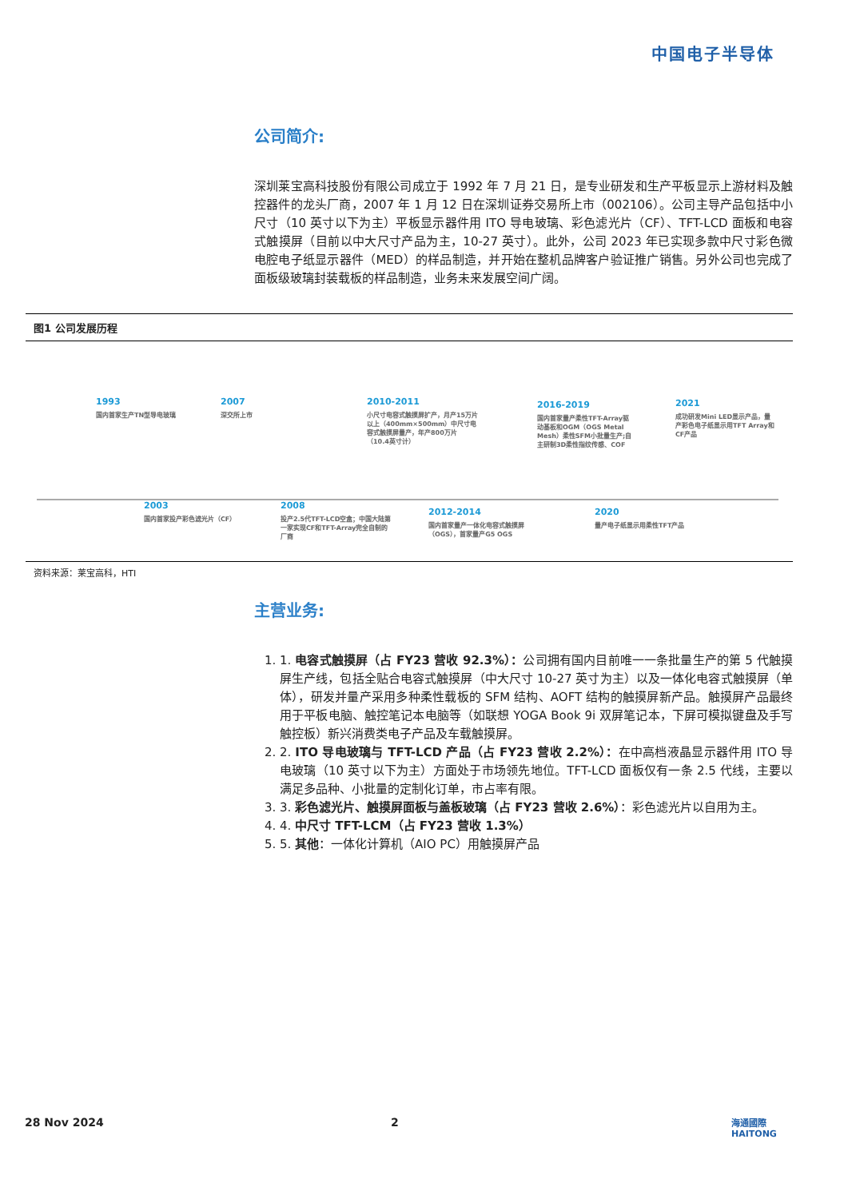中国电子半导体
公司简介:
深圳莱宝高科技股份有限公司成立于 1992 年 7 月 21 日，是专业研发和生产平板显示上游材料及触控器件的龙头厂商，2007 年 1 月 12 日在深圳证券交易所上市（002106）。公司主导产品包括中小尺寸（10 英寸以下为主）平板显示器件用 ITO 导电玻璃、彩色滤光片（CF）、TFT-LCD 面板和电容式触摸屏（目前以中大尺寸产品为主，10-27 英寸）。此外，公司 2023 年已实现多款中尺寸彩色微电腔电子纸显示器件（MED）的样品制造，并开始在整机品牌客户验证推广销售。另外公司也完成了面板级玻璃封装载板的样品制造，业务未来发展空间广阔。
图1 公司发展历程
1993
国内首家生产TN型导电玻璃
2007
深交所上市
2010-2011
小尺寸电容式触摸屏扩产，月产15万片以上（400mm×500mm）中尺寸电容式触摸屏量产，年产800万片（10.4英寸计）
2016-2019
国内首家量产柔性TFT-Array驱动基板和OGM（OGS Metal Mesh）柔性SFM小批量生产;自主研制3D柔性指纹传感、COF
2021
成功研发Mini LED显示产品，量产彩色电子纸显示用TFT Array和CF产品
2003
国内首家投产彩色滤光片（CF）
2008
投产2.5代TFT-LCD空盒；中国大陆第一家实现CF和TFT-Array完全自制的厂商
2012-2014
国内首家量产一体化电容式触摸屏（OGS），首家量产G5 OGS
2020
量产电子纸显示用柔性TFT产品
资料来源：莱宝高科，HTI
主营业务:
1. 1. 电容式触摸屏（占 FY23 营收 92.3%）：公司拥有国内目前唯一一条批量生产的第 5 代触摸屏生产线，包括全贴合电容式触摸屏（中大尺寸 10-27 英寸为主）以及一体化电容式触摸屏（单体），研发并量产采用多种柔性载板的 SFM 结构、AOFT 结构的触摸屏新产品。触摸屏产品最终用于平板电脑、触控笔记本电脑等（如联想 YOGA Book 9i 双屏笔记本，下屏可模拟键盘及手写触控板）新兴消费类电子产品及车载触摸屏。
2. 2. ITO 导电玻璃与 TFT-LCD 产品（占 FY23 营收 2.2%）：在中高档液晶显示器件用 ITO 导电玻璃（10 英寸以下为主）方面处于市场领先地位。TFT-LCD 面板仅有一条 2.5 代线，主要以满足多品种、小批量的定制化订单，市占率有限。
3. 3. 彩色滤光片、触摸屏面板与盖板玻璃（占 FY23 营收 2.6%）：彩色滤光片以自用为主。
4. 4. 中尺寸 TFT-LCM（占 FY23 营收 1.3%）
5. 5. 其他：一体化计算机（AIO PC）用触摸屏产品
28 Nov 2024 2
海通國際
HAITONG